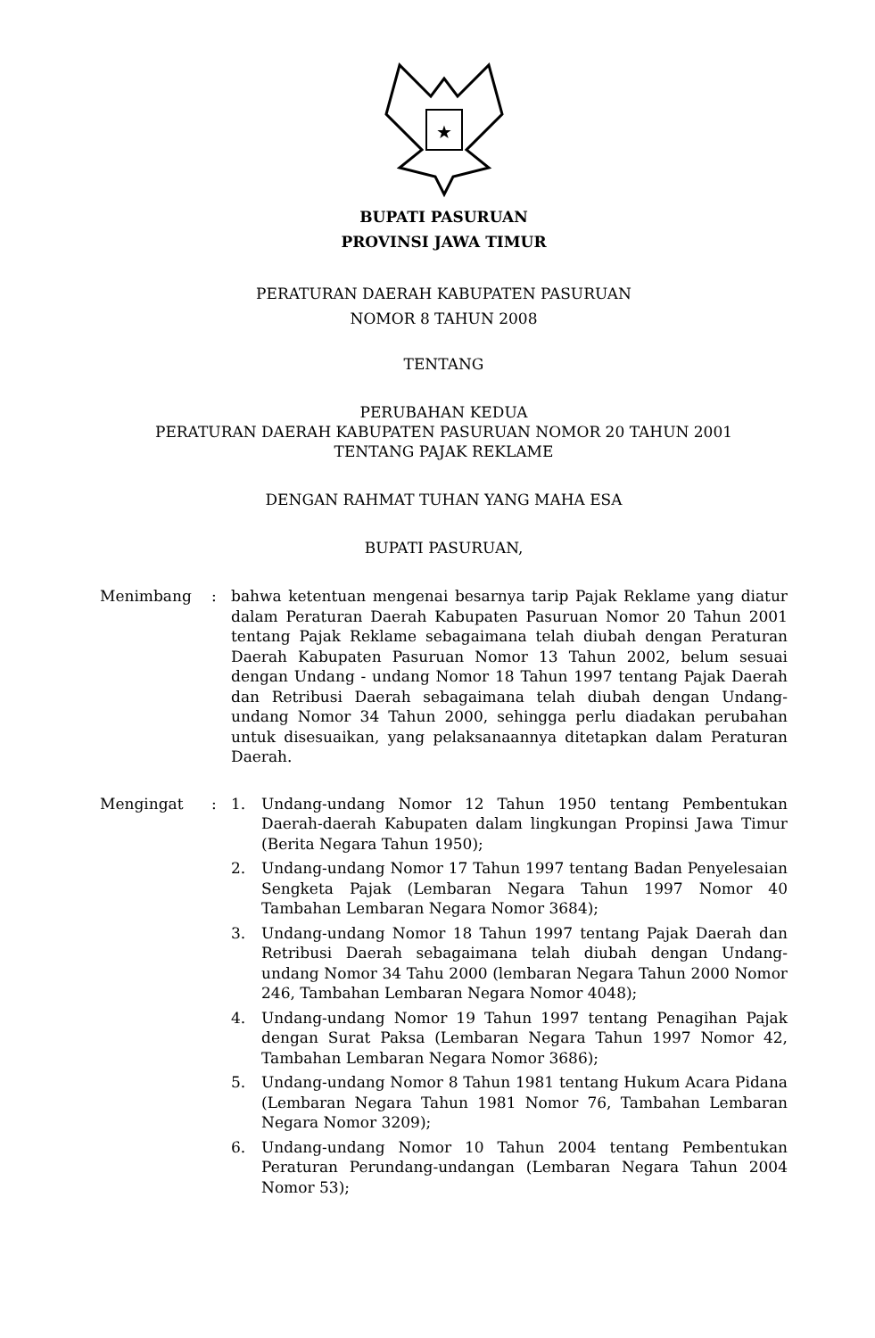★
BUPATI PASURUAN
PROVINSI JAWA TIMUR
PERATURAN DAERAH KABUPATEN PASURUAN
NOMOR 8 TAHUN 2008
TENTANG
PERUBAHAN KEDUA
PERATURAN DAERAH KABUPATEN PASURUAN NOMOR 20 TAHUN 2001
TENTANG PAJAK REKLAME
DENGAN RAHMAT TUHAN YANG MAHA ESA
BUPATI PASURUAN,
Menimbang : bahwa ketentuan mengenai besarnya tarip Pajak Reklame yang diatur dalam Peraturan Daerah Kabupaten Pasuruan Nomor 20 Tahun 2001 tentang Pajak Reklame sebagaimana telah diubah dengan Peraturan Daerah Kabupaten Pasuruan Nomor 13 Tahun 2002, belum sesuai dengan Undang - undang Nomor 18 Tahun 1997 tentang Pajak Daerah dan Retribusi Daerah sebagaimana telah diubah dengan Undang-undang Nomor 34 Tahun 2000, sehingga perlu diadakan perubahan untuk disesuaikan, yang pelaksanaannya ditetapkan dalam Peraturan Daerah.
Mengingat : 1. Undang-undang Nomor 12 Tahun 1950 tentang Pembentukan Daerah-daerah Kabupaten dalam lingkungan Propinsi Jawa Timur (Berita Negara Tahun 1950);
2. Undang-undang Nomor 17 Tahun 1997 tentang Badan Penyelesaian Sengketa Pajak (Lembaran Negara Tahun 1997 Nomor 40 Tambahan Lembaran Negara Nomor 3684);
3. Undang-undang Nomor 18 Tahun 1997 tentang Pajak Daerah dan Retribusi Daerah sebagaimana telah diubah dengan Undang-undang Nomor 34 Tahu 2000 (lembaran Negara Tahun 2000 Nomor 246, Tambahan Lembaran Negara Nomor 4048);
4. Undang-undang Nomor 19 Tahun 1997 tentang Penagihan Pajak dengan Surat Paksa (Lembaran Negara Tahun 1997 Nomor 42, Tambahan Lembaran Negara Nomor 3686);
5. Undang-undang Nomor 8 Tahun 1981 tentang Hukum Acara Pidana (Lembaran Negara Tahun 1981 Nomor 76, Tambahan Lembaran Negara Nomor 3209);
6. Undang-undang Nomor 10 Tahun 2004 tentang Pembentukan Peraturan Perundang-undangan (Lembaran Negara Tahun 2004 Nomor 53);